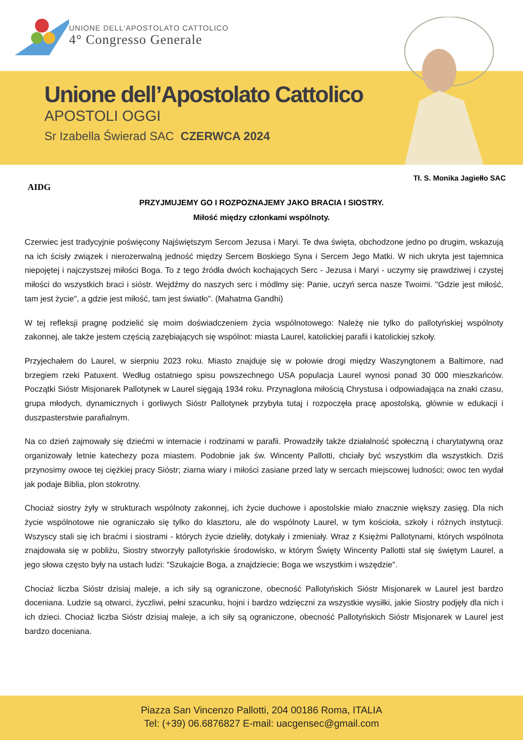UNIONE DELL'APOSTOLATO CATTOLICO
4° Congresso Generale
Unione dell’Apostolato Cattolico
APOSTOLI OGGI
Sr Izabella Świerad SAC CZERWCA 2024
Tł. S. Monika Jagiełło SAC
AIDG
PRZYJMUJEMY GO I ROZPOZNAJEMY JAKO BRACIA I SIOSTRY.
Miłość między członkami wspólnoty.
Czerwiec jest tradycyjnie poświęcony Najświętszym Sercom Jezusa i Maryi. Te dwa święta, obchodzone jedno po drugim, wskazują na ich ścisły związek i nierozerwalną jedność między Sercem Boskiego Syna i Sercem Jego Matki. W nich ukryta jest tajemnica niepojętej i najczystszej miłości Boga. To z tego źródła dwóch kochających Serc - Jezusa i Maryi - uczymy się prawdziwej i czystej miłości do wszystkich braci i sióstr. Wejdźmy do naszych serc i módlmy się: Panie, uczyń serca nasze Twoimi. "Gdzie jest miłość, tam jest życie", a gdzie jest miłość, tam jest światło". (Mahatma Gandhi)
W tej refleksji pragnę podzielić się moim doświadczeniem życia wspólnotowego: Należę nie tylko do pallotyńskiej wspólnoty zakonnej, ale także jestem częścią zazębiających się wspólnot: miasta Laurel, katolickiej parafii i katolickiej szkoły.
Przyjechałem do Laurel, w sierpniu 2023 roku. Miasto znajduje się w połowie drogi między Waszyngtonem a Baltimore, nad brzegiem rzeki Patuxent. Według ostatniego spisu powszechnego USA populacja Laurel wynosi ponad 30 000 mieszkańców. Początki Sióstr Misjonarek Pallotynek w Laurel sięgają 1934 roku. Przynaglona miłością Chrystusa i odpowiadająca na znaki czasu, grupa młodych, dynamicznych i gorliwych Sióstr Pallotynek przybyła tutaj i rozpoczęła pracę apostolską, głównie w edukacji i duszpasterstwie parafialnym.
Na co dzień zajmowały się dziećmi w internacie i rodzinami w parafii. Prowadziły także działalność społeczną i charytatywną oraz organizowały letnie katechezy poza miastem. Podobnie jak św. Wincenty Pallotti, chciały być wszystkim dla wszystkich. Dziś przynosimy owoce tej ciężkiej pracy Sióstr; ziarna wiary i miłości zasiane przed laty w sercach miejscowej ludności; owoc ten wydał jak podaje Biblia, plon stokrotny.
Chociaż siostry żyły w strukturach wspólnoty zakonnej, ich życie duchowe i apostolskie miało znacznie większy zasięg. Dla nich życie wspólnotowe nie ograniczało się tylko do klasztoru, ale do wspólnoty Laurel, w tym kościoła, szkoły i różnych instytucji. Wszyscy stali się ich braćmi i siostrami - których życie dzieliły, dotykały i zmieniały. Wraz z Księżmi Pallotynami, których wspólnota znajdowała się w pobliżu, Siostry stworzyły pallotyńskie środowisko, w którym Święty Wincenty Pallotti stał się świętym Laurel, a jego słowa często były na ustach ludzi: "Szukajcie Boga, a znajdziecie; Boga we wszystkim i wszędzie".
Chociaż liczba Sióstr dzisiaj maleje, a ich siły są ograniczone, obecność Pallotyńskich Sióstr Misjonarek w Laurel jest bardzo doceniana. Ludzie są otwarci, życzliwi, pełni szacunku, hojni i bardzo wdzięczni za wszystkie wysiłki, jakie Siostry podjęły dla nich i ich dzieci. Chociaż liczba Sióstr dzisiaj maleje, a ich siły są ograniczone, obecność Pallotyńskich Sióstr Misjonarek w Laurel jest bardzo doceniana.
Piazza San Vincenzo Pallotti, 204 00186 Roma, ITALIA
Tel: (+39) 06.6876827 E-mail: uacgensec@gmail.com